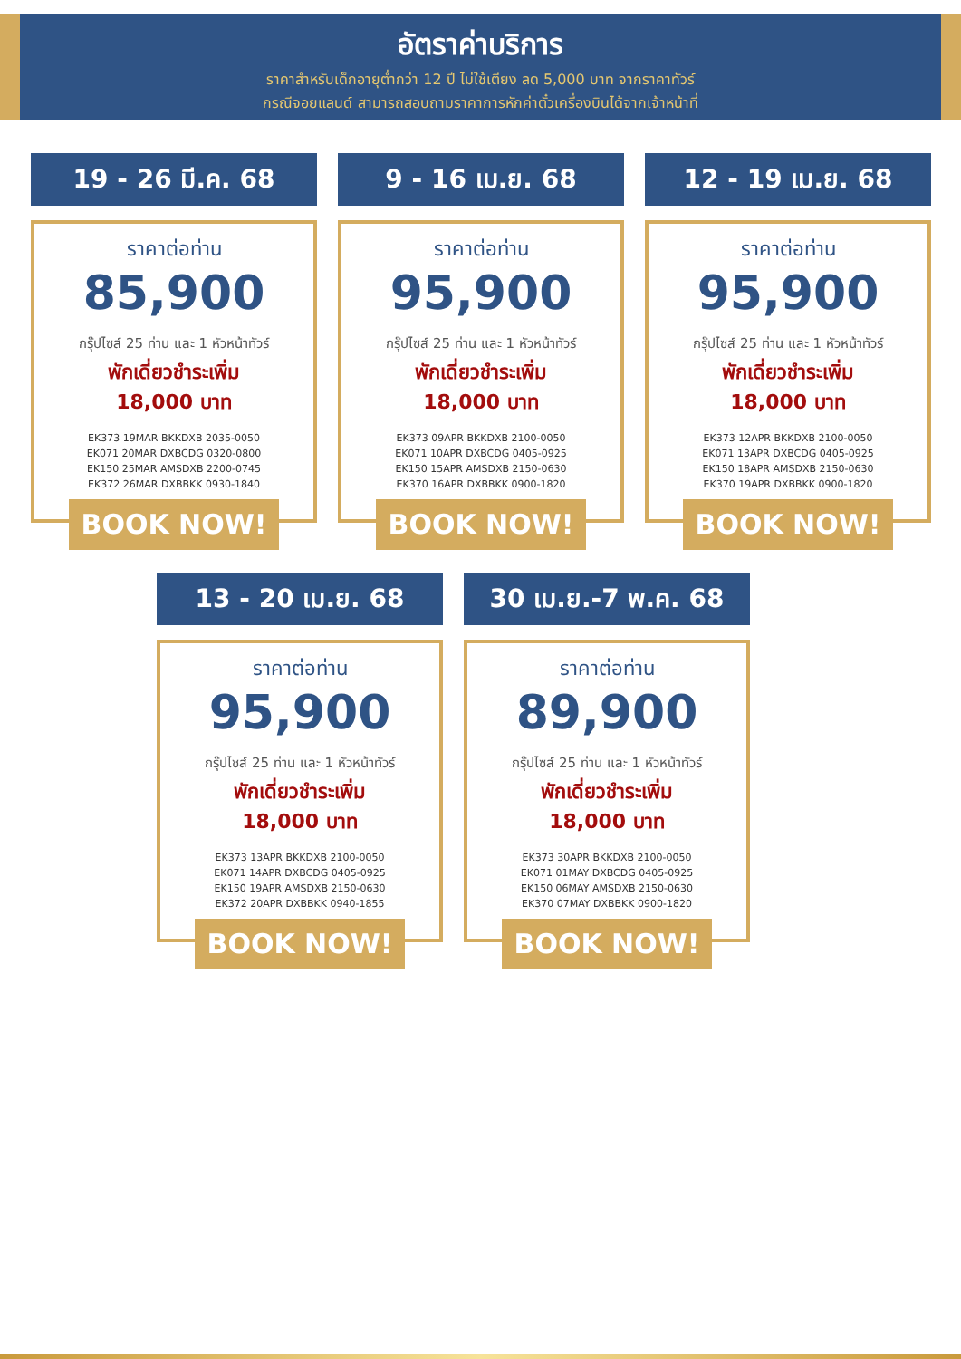อัตราค่าบริการ
ราคาสำหรับเด็กอายุต่ำกว่า 12 ปี ไม่ใช้เตียง ลด 5,000 บาท จากราคาทัวร์
กรณีจอยแลนด์ สามารถสอบถามราคาการหักค่าตั๋วเครื่องบินได้จากเจ้าหน้าที่
19 - 26 มี.ค. 68
ราคาต่อท่าน
85,900
กรุ๊ปไซส์ 25 ท่าน และ 1 หัวหน้าทัวร์
พักเดี่ยวชำระเพิ่ม
18,000 บาท
EK373 19MAR BKKDXB 2035-0050
EK071 20MAR DXBCDG 0320-0800
EK150 25MAR AMSDXB 2200-0745
EK372 26MAR DXBBKK 0930-1840
BOOK NOW!
9 - 16 เม.ย. 68
ราคาต่อท่าน
95,900
กรุ๊ปไซส์ 25 ท่าน และ 1 หัวหน้าทัวร์
พักเดี่ยวชำระเพิ่ม
18,000 บาท
EK373 09APR BKKDXB 2100-0050
EK071 10APR DXBCDG 0405-0925
EK150 15APR AMSDXB 2150-0630
EK370 16APR DXBBKK 0900-1820
BOOK NOW!
12 - 19 เม.ย. 68
ราคาต่อท่าน
95,900
กรุ๊ปไซส์ 25 ท่าน และ 1 หัวหน้าทัวร์
พักเดี่ยวชำระเพิ่ม
18,000 บาท
EK373 12APR BKKDXB 2100-0050
EK071 13APR DXBCDG 0405-0925
EK150 18APR AMSDXB 2150-0630
EK370 19APR DXBBKK 0900-1820
BOOK NOW!
13 - 20 เม.ย. 68
ราคาต่อท่าน
95,900
กรุ๊ปไซส์ 25 ท่าน และ 1 หัวหน้าทัวร์
พักเดี่ยวชำระเพิ่ม
18,000 บาท
EK373 13APR BKKDXB 2100-0050
EK071 14APR DXBCDG 0405-0925
EK150 19APR AMSDXB 2150-0630
EK372 20APR DXBBKK 0940-1855
BOOK NOW!
30 เม.ย.-7 พ.ค. 68
ราคาต่อท่าน
89,900
กรุ๊ปไซส์ 25 ท่าน และ 1 หัวหน้าทัวร์
พักเดี่ยวชำระเพิ่ม
18,000 บาท
EK373 30APR BKKDXB 2100-0050
EK071 01MAY DXBCDG 0405-0925
EK150 06MAY AMSDXB 2150-0630
EK370 07MAY DXBBKK 0900-1820
BOOK NOW!